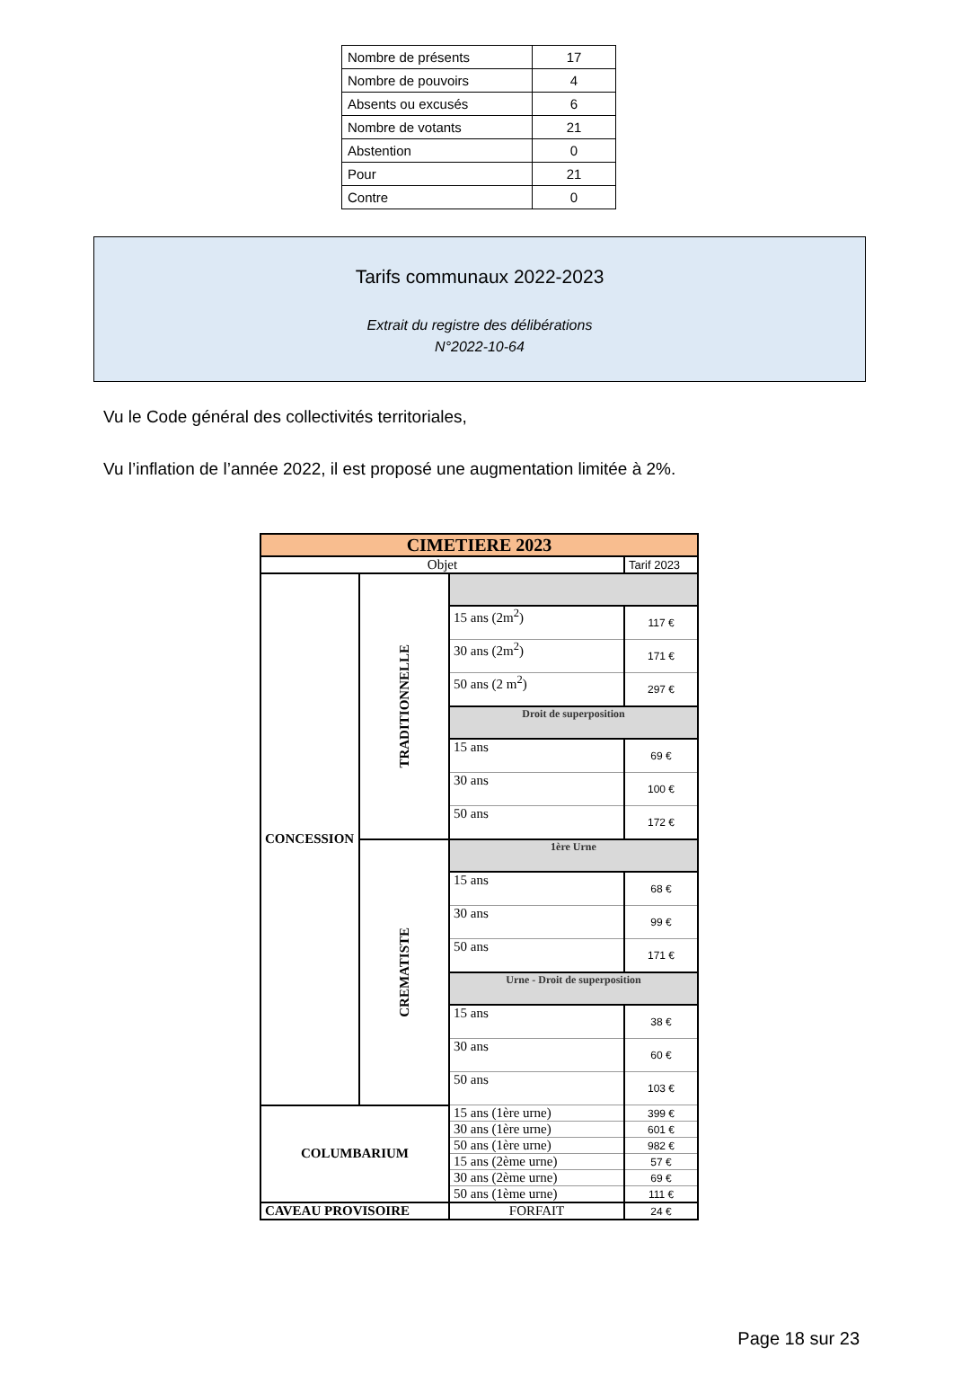| Nombre de présents | 17 |
| Nombre de pouvoirs | 4 |
| Absents ou excusés | 6 |
| Nombre de votants | 21 |
| Abstention | 0 |
| Pour | 21 |
| Contre | 0 |
Tarifs communaux 2022-2023
Extrait du registre des délibérations
N°2022-10-64
Vu le Code général des collectivités territoriales,
Vu l’inflation de l’année 2022, il est proposé une augmentation limitée à 2%.
| CIMETIERE 2023 | | | |
| --- | --- | --- | --- |
| Objet | | | Tarif 2023 |
| CONCESSION | TRADITIONNELLE | | |
| | | 15 ans (2m<sup>2</sup>) | 117 € |
| | | 30 ans (2m<sup>2</sup>) | 171 € |
| | | 50 ans (2 m<sup>2</sup>) | 297 € |
| | | Droit de superposition | |
| | | 15 ans | 69 € |
| | | 30 ans | 100 € |
| | | 50 ans | 172 € |
| | CREMATISTE | 1ère Urne | |
| | | 15 ans | 68 € |
| | | 30 ans | 99 € |
| | | 50 ans | 171 € |
| | | Urne - Droit de superposition | |
| | | 15 ans | 38 € |
| | | 30 ans | 60 € |
| | | 50 ans | 103 € |
| COLUMBARIUM | | 15 ans (1ère urne) | 399 € |
| | | 30 ans (1ère urne) | 601 € |
| | | 50 ans (1ère urne) | 982 € |
| | | 15 ans (2ème urne) | 57 € |
| | | 30 ans (2ème urne) | 69 € |
| | | 50 ans (1ème urne) | 111 € |
| CAVEAU PROVISOIRE | | FORFAIT | 24 € |
Page 18 sur 23